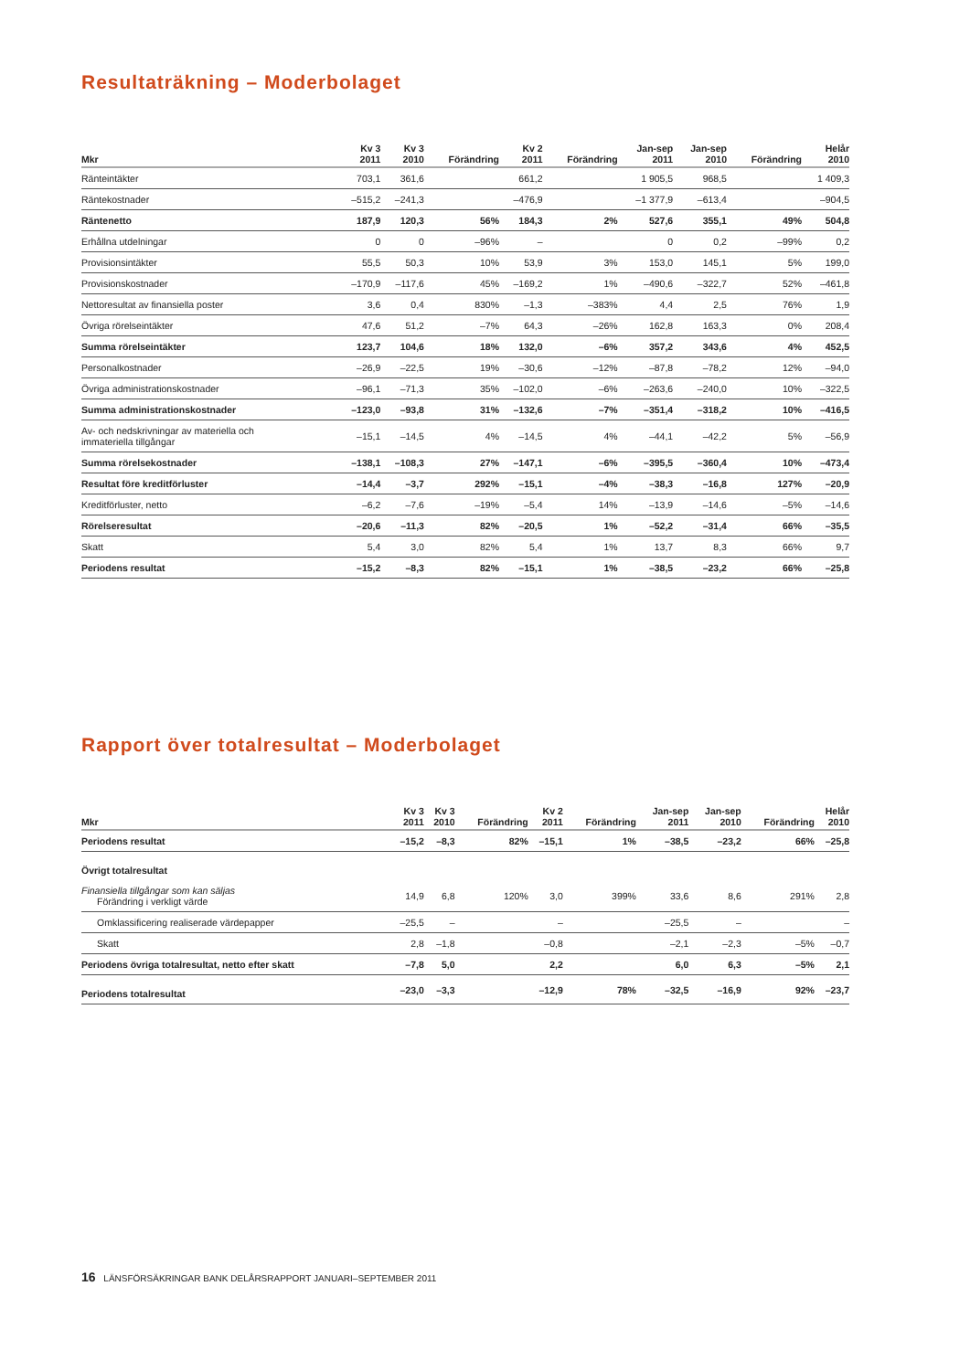Resultaträkning – Moderbolaget
| Mkr | Kv 3 2011 | Kv 3 2010 | Förändring | Kv 2 2011 | Förändring | Jan-sep 2011 | Jan-sep 2010 | Förändring | Helår 2010 |
| --- | --- | --- | --- | --- | --- | --- | --- | --- | --- |
| Ränteintäkter | 703,1 | 361,6 | | 661,2 | | 1 905,5 | 968,5 | | 1 409,3 |
| Räntekostnader | –515,2 | –241,3 | | –476,9 | | –1 377,9 | –613,4 | | –904,5 |
| Räntenetto | 187,9 | 120,3 | 56% | 184,3 | 2% | 527,6 | 355,1 | 49% | 504,8 |
| Erhållna utdelningar | 0 | 0 | –96% | – | | 0 | 0,2 | –99% | 0,2 |
| Provisionsintäkter | 55,5 | 50,3 | 10% | 53,9 | 3% | 153,0 | 145,1 | 5% | 199,0 |
| Provisionskostnader | –170,9 | –117,6 | 45% | –169,2 | 1% | –490,6 | –322,7 | 52% | –461,8 |
| Nettoresultat av finansiella poster | 3,6 | 0,4 | 830% | –1,3 | –383% | 4,4 | 2,5 | 76% | 1,9 |
| Övriga rörelseintäkter | 47,6 | 51,2 | –7% | 64,3 | –26% | 162,8 | 163,3 | 0% | 208,4 |
| Summa rörelseintäkter | 123,7 | 104,6 | 18% | 132,0 | –6% | 357,2 | 343,6 | 4% | 452,5 |
| Personalkostnader | –26,9 | –22,5 | 19% | –30,6 | –12% | –87,8 | –78,2 | 12% | –94,0 |
| Övriga administrationskostnader | –96,1 | –71,3 | 35% | –102,0 | –6% | –263,6 | –240,0 | 10% | –322,5 |
| Summa administrationskostnader | –123,0 | –93,8 | 31% | –132,6 | –7% | –351,4 | –318,2 | 10% | –416,5 |
| Av- och nedskrivningar av materiella och immateriella tillgångar | –15,1 | –14,5 | 4% | –14,5 | 4% | –44,1 | –42,2 | 5% | –56,9 |
| Summa rörelsekostnader | –138,1 | –108,3 | 27% | –147,1 | –6% | –395,5 | –360,4 | 10% | –473,4 |
| Resultat före kreditförluster | –14,4 | –3,7 | 292% | –15,1 | –4% | –38,3 | –16,8 | 127% | –20,9 |
| Kreditförluster, netto | –6,2 | –7,6 | –19% | –5,4 | 14% | –13,9 | –14,6 | –5% | –14,6 |
| Rörelseresultat | –20,6 | –11,3 | 82% | –20,5 | 1% | –52,2 | –31,4 | 66% | –35,5 |
| Skatt | 5,4 | 3,0 | 82% | 5,4 | 1% | 13,7 | 8,3 | 66% | 9,7 |
| Periodens resultat | –15,2 | –8,3 | 82% | –15,1 | 1% | –38,5 | –23,2 | 66% | –25,8 |
Rapport över totalresultat – Moderbolaget
| Mkr | Kv 3 2011 | Kv 3 2010 | Förändring | Kv 2 2011 | Förändring | Jan-sep 2011 | Jan-sep 2010 | Förändring | Helår 2010 |
| --- | --- | --- | --- | --- | --- | --- | --- | --- | --- |
| Periodens resultat | –15,2 | –8,3 | 82% | –15,1 | 1% | –38,5 | –23,2 | 66% | –25,8 |
| Övrigt totalresultat | | | | | | | | | |
| Finansiella tillgångar som kan säljas Förändring i verkligt värde | 14,9 | 6,8 | 120% | 3,0 | 399% | 33,6 | 8,6 | 291% | 2,8 |
| Omklassificering realiserade värdepapper | –25,5 | – | | – | | –25,5 | – | | – |
| Skatt | 2,8 | –1,8 | | –0,8 | | –2,1 | –2,3 | –5% | –0,7 |
| Periodens övriga totalresultat, netto efter skatt | –7,8 | 5,0 | | 2,2 | | 6,0 | 6,3 | –5% | 2,1 |
| Periodens totalresultat | –23,0 | –3,3 | | –12,9 | 78% | –32,5 | –16,9 | 92% | –23,7 |
16 LÄNSFÖRSÄKRINGAR BANK DELÅRSRAPPORT JANUARI–SEPTEMBER 2011